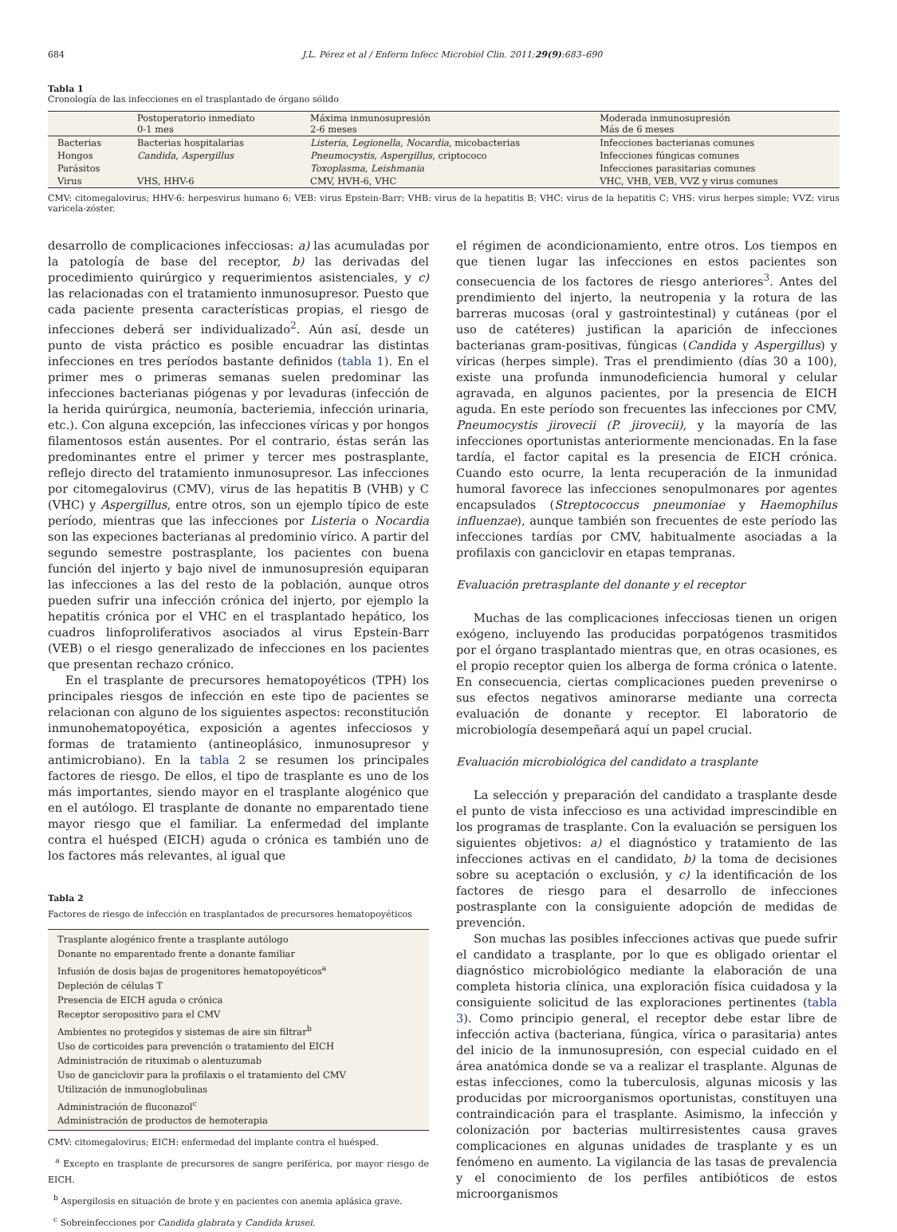684 J.L. Pérez et al / Enferm Infecc Microbiol Clin. 2011;29(9):683–690
Tabla 1
Cronología de las infecciones en el trasplantado de órgano sólido
| | Postoperatorio inmediato 0-1 mes | Máxima inmunosupresión 2-6 meses | Moderada inmunosupresión Más de 6 meses |
| --- | --- | --- | --- |
| Bacterias | Bacterias hospitalarias | Listeria , Legionella , Nocardia , micobacterias | Infecciones bacterianas comunes |
| Hongos | Candida , Aspergillus | Pneumocystis , Aspergillus , criptococo | Infecciones fúngicas comunes |
| Parásitos | | Toxoplasma , Leishmania | Infecciones parasitarias comunes |
| Virus | VHS, HHV-6 | CMV, HVH-6, VHC | VHC, VHB, VEB, VVZ y virus comunes |
CMV: citomegalovirus; HHV-6: herpesvirus humano 6; VEB: virus Epstein-Barr; VHB: virus de la hepatitis B; VHC: virus de la hepatitis C; VHS: virus herpes simple; VVZ: virus varicela-zóster.
desarrollo de complicaciones infecciosas: a) las acumuladas por la patología de base del receptor, b) las derivadas del procedimiento quirúrgico y requerimientos asistenciales, y c) las relacionadas con el tratamiento inmunosupresor. Puesto que cada paciente presenta características propias, el riesgo de infecciones deberá ser individualizado<sup>2</sup>. Aún así, desde un punto de vista práctico es posible encuadrar las distintas infecciones en tres períodos bastante definidos (tabla 1). En el primer mes o primeras semanas suelen predominar las infecciones bacterianas piógenas y por levaduras (infección de la herida quirúrgica, neumonía, bacteriemia, infección urinaria, etc.). Con alguna excepción, las infecciones víricas y por hongos filamentosos están ausentes. Por el contrario, éstas serán las predominantes entre el primer y tercer mes postrasplante, reflejo directo del tratamiento inmunosupresor. Las infecciones por citomegalovirus (CMV), virus de las hepatitis B (VHB) y C (VHC) y Aspergillus, entre otros, son un ejemplo típico de este período, mientras que las infecciones por Listeria o Nocardia son las expeciones bacterianas al predominio vírico. A partir del segundo semestre postrasplante, los pacientes con buena función del injerto y bajo nivel de inmunosupresión equiparan las infecciones a las del resto de la población, aunque otros pueden sufrir una infección crónica del injerto, por ejemplo la hepatitis crónica por el VHC en el trasplantado hepático, los cuadros linfoproliferativos asociados al virus Epstein-Barr (VEB) o el riesgo generalizado de infecciones en los pacientes que presentan rechazo crónico.
En el trasplante de precursores hematopoyéticos (TPH) los principales riesgos de infección en este tipo de pacientes se relacionan con alguno de los siguientes aspectos: reconstitución inmunohematopoyética, exposición a agentes infecciosos y formas de tratamiento (antineoplásico, inmunosupresor y antimicrobiano). En la tabla 2 se resumen los principales factores de riesgo. De ellos, el tipo de trasplante es uno de los más importantes, siendo mayor en el trasplante alogénico que en el autólogo. El trasplante de donante no emparentado tiene mayor riesgo que el familiar. La enfermedad del implante contra el huésped (EICH) aguda o crónica es también uno de los factores más relevantes, al igual que
Tabla 2
Factores de riesgo de infección en trasplantados de precursores hematopoyéticos
| Trasplante alogénico frente a trasplante autólogo |
| Donante no emparentado frente a donante familiar |
| Infusión de dosis bajas de progenitores hematopoyéticos<sup>a</sup> |
| Depleción de células T |
| Presencia de EICH aguda o crónica |
| Receptor seropositivo para el CMV |
| Ambientes no protegidos y sistemas de aire sin filtrar<sup>b</sup> |
| Uso de corticoides para prevención o tratamiento del EICH |
| Administración de rituximab o alentuzumab |
| Uso de ganciclovir para la profilaxis o el tratamiento del CMV |
| Utilización de inmunoglobulinas |
| Administración de fluconazol<sup>c</sup> |
| Administración de productos de hemoterapia |
CMV: citomegalovirus; EICH: enfermedad del implante contra el huésped.
<sup>a</sup> Excepto en trasplante de precursores de sangre periférica, por mayor riesgo de EICH.
<sup>b</sup> Aspergilosis en situación de brote y en pacientes con anemia aplásica grave.
<sup>c</sup> Sobreinfecciones por Candida glabrata y Candida krusei.
el régimen de acondicionamiento, entre otros. Los tiempos en que tienen lugar las infecciones en estos pacientes son consecuencia de los factores de riesgo anteriores<sup>3</sup>. Antes del prendimiento del injerto, la neutropenia y la rotura de las barreras mucosas (oral y gastrointestinal) y cutáneas (por el uso de catéteres) justifican la aparición de infecciones bacterianas gram-positivas, fúngicas (Candida y Aspergillus) y víricas (herpes simple). Tras el prendimiento (días 30 a 100), existe una profunda inmunodeficiencia humoral y celular agravada, en algunos pacientes, por la presencia de EICH aguda. En este período son frecuentes las infecciones por CMV, Pneumocystis jirovecii (P. jirovecii), y la mayoría de las infecciones oportunistas anteriormente mencionadas. En la fase tardía, el factor capital es la presencia de EICH crónica. Cuando esto ocurre, la lenta recuperación de la inmunidad humoral favorece las infecciones senopulmonares por agentes encapsulados (Streptococcus pneumoniae y Haemophilus influenzae), aunque también son frecuentes de este período las infecciones tardías por CMV, habitualmente asociadas a la profilaxis con ganciclovir en etapas tempranas.
Evaluación pretrasplante del donante y el receptor
Muchas de las complicaciones infecciosas tienen un origen exógeno, incluyendo las producidas porpatógenos trasmitidos por el órgano trasplantado mientras que, en otras ocasiones, es el propio receptor quien los alberga de forma crónica o latente. En consecuencia, ciertas complicaciones pueden prevenirse o sus efectos negativos aminorarse mediante una correcta evaluación de donante y receptor. El laboratorio de microbiología desempeñará aquí un papel crucial.
Evaluación microbiológica del candidato a trasplante
La selección y preparación del candidato a trasplante desde el punto de vista infeccioso es una actividad imprescindible en los programas de trasplante. Con la evaluación se persiguen los siguientes objetivos: a) el diagnóstico y tratamiento de las infecciones activas en el candidato, b) la toma de decisiones sobre su aceptación o exclusión, y c) la identificación de los factores de riesgo para el desarrollo de infecciones postrasplante con la consiguiente adopción de medidas de prevención.
Son muchas las posibles infecciones activas que puede sufrir el candidato a trasplante, por lo que es obligado orientar el diagnóstico microbiológico mediante la elaboración de una completa historia clínica, una exploración física cuidadosa y la consiguiente solicitud de las exploraciones pertinentes (tabla 3). Como principio general, el receptor debe estar libre de infección activa (bacteriana, fúngica, vírica o parasitaria) antes del inicio de la inmunosupresión, con especial cuidado en el área anatómica donde se va a realizar el trasplante. Algunas de estas infecciones, como la tuberculosis, algunas micosis y las producidas por microorganismos oportunistas, constituyen una contraindicación para el trasplante. Asimismo, la infección y colonización por bacterias multirresistentes causa graves complicaciones en algunas unidades de trasplante y es un fenómeno en aumento. La vigilancia de las tasas de prevalencia y el conocimiento de los perfiles antibióticos de estos microorganismos